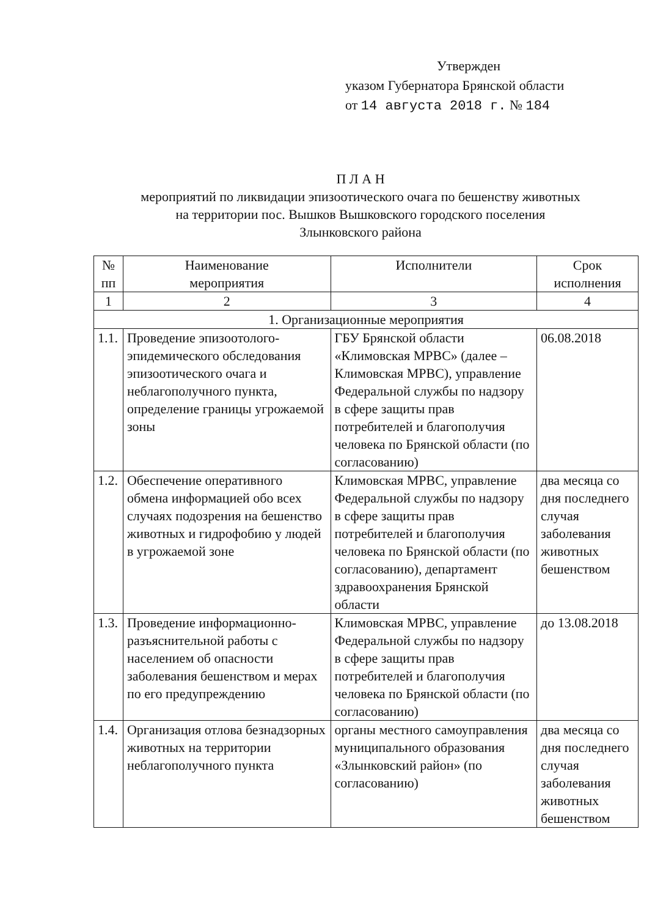Утвержден
указом Губернатора Брянской области
от 14 августа 2018 г. № 184
П Л А Н
мероприятий по ликвидации эпизоотического очага по бешенству животных
на территории пос. Вышков Вышковского городского поселения
Злынковского района
| № пп | Наименование мероприятия | Исполнители | Срок исполнения |
| --- | --- | --- | --- |
| 1 | 2 | 3 | 4 |
| 1. Организационные мероприятия | | | |
| 1.1. | Проведение эпизоотолого-эпидемического обследования эпизоотического очага и неблагополучного пункта, определение границы угрожаемой зоны | ГБУ Брянской области «Климовская МРВС» (далее – Климовская МРВС), управление Федеральной службы по надзору в сфере защиты прав потребителей и благополучия человека по Брянской области (по согласованию) | 06.08.2018 |
| 1.2. | Обеспечение оперативного обмена информацией обо всех случаях подозрения на бешенство животных и гидрофобию у людей в угрожаемой зоне | Климовская МРВС, управление Федеральной службы по надзору в сфере защиты прав потребителей и благополучия человека по Брянской области (по согласованию), департамент здравоохранения Брянской области | два месяца со дня последнего случая заболевания животных бешенством |
| 1.3. | Проведение информационно-разъяснительной работы с населением об опасности заболевания бешенством и мерах по его предупреждению | Климовская МРВС, управление Федеральной службы по надзору в сфере защиты прав потребителей и благополучия человека по Брянской области (по согласованию) | до 13.08.2018 |
| 1.4. | Организация отлова безнадзорных животных на территории неблагополучного пункта | органы местного самоуправления муниципального образования «Злынковский район» (по согласованию) | два месяца со дня последнего случая заболевания животных бешенством |